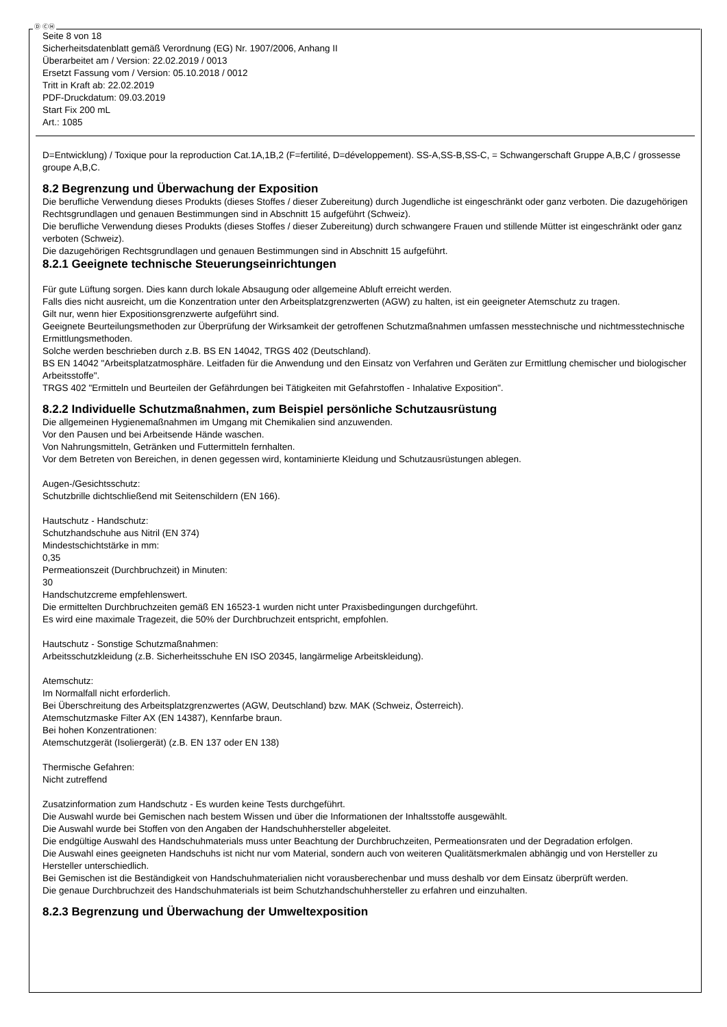Ⓓ ⒸⒽ
Seite 8 von 18
Sicherheitsdatenblatt gemäß Verordnung (EG) Nr. 1907/2006, Anhang II
Überarbeitet am / Version: 22.02.2019 / 0013
Ersetzt Fassung vom / Version: 05.10.2018 / 0012
Tritt in Kraft ab: 22.02.2019
PDF-Druckdatum: 09.03.2019
Start Fix 200 mL
Art.: 1085
D=Entwicklung) / Toxique pour la reproduction Cat.1A,1B,2 (F=fertilité, D=développement). SS-A,SS-B,SS-C, = Schwangerschaft Gruppe A,B,C / grossesse groupe A,B,C.
8.2 Begrenzung und Überwachung der Exposition
Die berufliche Verwendung dieses Produkts (dieses Stoffes / dieser Zubereitung) durch Jugendliche ist eingeschränkt oder ganz verboten. Die dazugehörigen Rechtsgrundlagen und genauen Bestimmungen sind in Abschnitt 15 aufgeführt (Schweiz).
Die berufliche Verwendung dieses Produkts (dieses Stoffes / dieser Zubereitung) durch schwangere Frauen und stillende Mütter ist eingeschränkt oder ganz verboten (Schweiz).
Die dazugehörigen Rechtsgrundlagen und genauen Bestimmungen sind in Abschnitt 15 aufgeführt.
8.2.1 Geeignete technische Steuerungseinrichtungen
Für gute Lüftung sorgen. Dies kann durch lokale Absaugung oder allgemeine Abluft erreicht werden.
Falls dies nicht ausreicht, um die Konzentration unter den Arbeitsplatzgrenzwerten (AGW) zu halten, ist ein geeigneter Atemschutz zu tragen.
Gilt nur, wenn hier Expositionsgrenzwerte aufgeführt sind.
Geeignete Beurteilungsmethoden zur Überprüfung der Wirksamkeit der getroffenen Schutzmaßnahmen umfassen messtechnische und nichtmesstechnische Ermittlungsmethoden.
Solche werden beschrieben durch z.B. BS EN 14042, TRGS 402 (Deutschland).
BS EN 14042 "Arbeitsplatzatmosphäre. Leitfaden für die Anwendung und den Einsatz von Verfahren und Geräten zur Ermittlung chemischer und biologischer Arbeitsstoffe".
TRGS 402 "Ermitteln und Beurteilen der Gefährdungen bei Tätigkeiten mit Gefahrstoffen - Inhalative Exposition".
8.2.2 Individuelle Schutzmaßnahmen, zum Beispiel persönliche Schutzausrüstung
Die allgemeinen Hygienemaßnahmen im Umgang mit Chemikalien sind anzuwenden.
Vor den Pausen und bei Arbeitsende Hände waschen.
Von Nahrungsmitteln, Getränken und Futtermitteln fernhalten.
Vor dem Betreten von Bereichen, in denen gegessen wird, kontaminierte Kleidung und Schutzausrüstungen ablegen.
Augen-/Gesichtsschutz:
Schutzbrille dichtschließend mit Seitenschildern (EN 166).
Hautschutz - Handschutz:
Schutzhandschuhe aus Nitril (EN 374)
Mindestschichtstärke in mm:
0,35
Permeationszeit (Durchbruchzeit) in Minuten:
30
Handschutzcreme empfehlenswert.
Die ermittelten Durchbruchzeiten gemäß EN 16523-1 wurden nicht unter Praxisbedingungen durchgeführt.
Es wird eine maximale Tragezeit, die 50% der Durchbruchzeit entspricht, empfohlen.
Hautschutz - Sonstige Schutzmaßnahmen:
Arbeitsschutzkleidung (z.B. Sicherheitsschuhe EN ISO 20345, langärmelige Arbeitskleidung).
Atemschutz:
Im Normalfall nicht erforderlich.
Bei Überschreitung des Arbeitsplatzgrenzwertes (AGW, Deutschland) bzw. MAK (Schweiz, Österreich).
Atemschutzmaske Filter AX (EN 14387), Kennfarbe braun.
Bei hohen Konzentrationen:
Atemschutzgerät (Isoliergerät) (z.B. EN 137 oder EN 138)
Thermische Gefahren:
Nicht zutreffend
Zusatzinformation zum Handschutz - Es wurden keine Tests durchgeführt.
Die Auswahl wurde bei Gemischen nach bestem Wissen und über die Informationen der Inhaltsstoffe ausgewählt.
Die Auswahl wurde bei Stoffen von den Angaben der Handschuhhersteller abgeleitet.
Die endgültige Auswahl des Handschuhmaterials muss unter Beachtung der Durchbruchzeiten, Permeationsraten und der Degradation erfolgen.
Die Auswahl eines geeigneten Handschuhs ist nicht nur vom Material, sondern auch von weiteren Qualitätsmerkmalen abhängig und von Hersteller zu Hersteller unterschiedlich.
Bei Gemischen ist die Beständigkeit von Handschuhmaterialien nicht vorausberechenbar und muss deshalb vor dem Einsatz überprüft werden.
Die genaue Durchbruchzeit des Handschuhmaterials ist beim Schutzhandschuhhersteller zu erfahren und einzuhalten.
8.2.3 Begrenzung und Überwachung der Umweltexposition